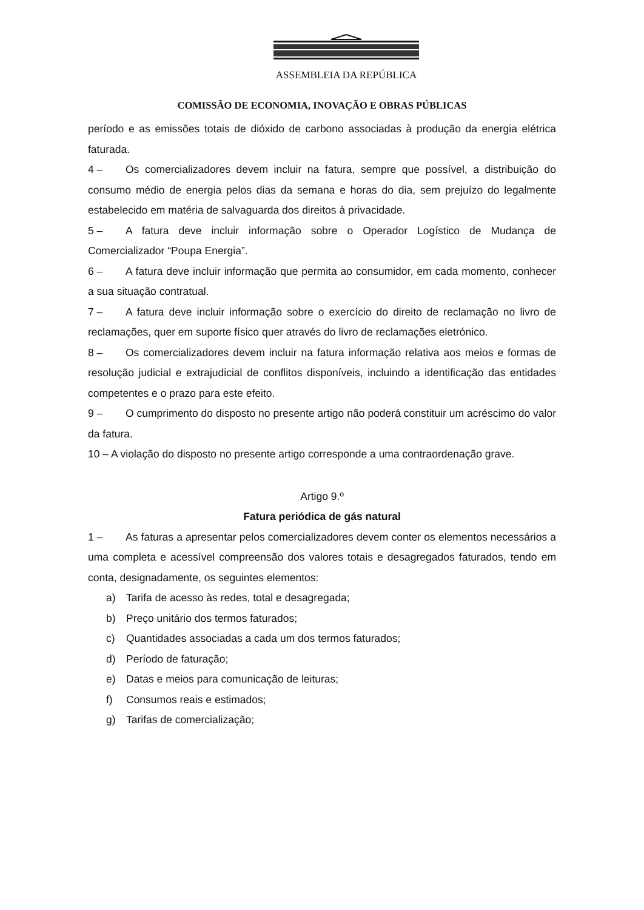ASSEMBLEIA DA REPÚBLICA
COMISSÃO DE ECONOMIA, INOVAÇÃO E OBRAS PÚBLICAS
período e as emissões totais de dióxido de carbono associadas à produção da energia elétrica faturada.
4 – Os comercializadores devem incluir na fatura, sempre que possível, a distribuição do consumo médio de energia pelos dias da semana e horas do dia, sem prejuízo do legalmente estabelecido em matéria de salvaguarda dos direitos à privacidade.
5 – A fatura deve incluir informação sobre o Operador Logístico de Mudança de Comercializador “Poupa Energia”.
6 – A fatura deve incluir informação que permita ao consumidor, em cada momento, conhecer a sua situação contratual.
7 – A fatura deve incluir informação sobre o exercício do direito de reclamação no livro de reclamações, quer em suporte físico quer através do livro de reclamações eletrónico.
8 – Os comercializadores devem incluir na fatura informação relativa aos meios e formas de resolução judicial e extrajudicial de conflitos disponíveis, incluindo a identificação das entidades competentes e o prazo para este efeito.
9 – O cumprimento do disposto no presente artigo não poderá constituir um acréscimo do valor da fatura.
10 – A violação do disposto no presente artigo corresponde a uma contraordenação grave.
Artigo 9.º
Fatura periódica de gás natural
1 – As faturas a apresentar pelos comercializadores devem conter os elementos necessários a uma completa e acessível compreensão dos valores totais e desagregados faturados, tendo em conta, designadamente, os seguintes elementos:
a) Tarifa de acesso às redes, total e desagregada;
b) Preço unitário dos termos faturados;
c) Quantidades associadas a cada um dos termos faturados;
d) Período de faturação;
e) Datas e meios para comunicação de leituras;
f) Consumos reais e estimados;
g) Tarifas de comercialização;